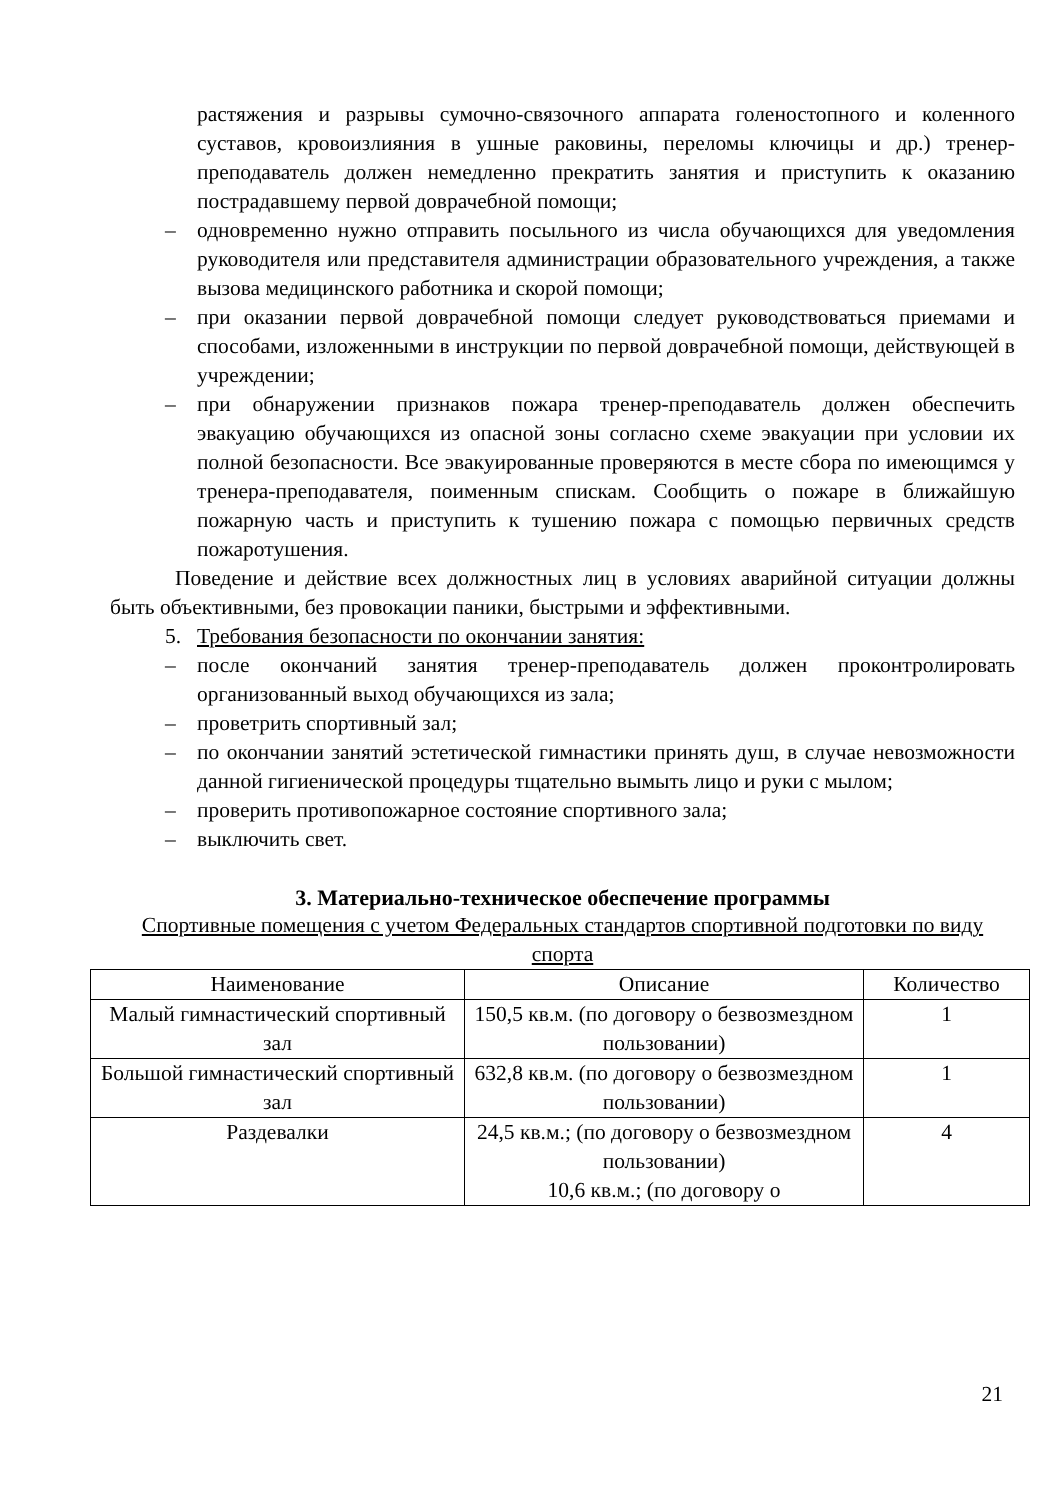растяжения и разрывы сумочно-связочного аппарата голеностопного и коленного суставов, кровоизлияния в ушные раковины, переломы ключицы и др.) тренер-преподаватель должен немедленно прекратить занятия и приступить к оказанию пострадавшему первой доврачебной помощи;
– одновременно нужно отправить посыльного из числа обучающихся для уведомления руководителя или представителя администрации образовательного учреждения, а также вызова медицинского работника и скорой помощи;
– при оказании первой доврачебной помощи следует руководствоваться приемами и способами, изложенными в инструкции по первой доврачебной помощи, действующей в учреждении;
– при обнаружении признаков пожара тренер-преподаватель должен обеспечить эвакуацию обучающихся из опасной зоны согласно схеме эвакуации при условии их полной безопасности. Все эвакуированные проверяются в месте сбора по имеющимся у тренера-преподавателя, поименным спискам. Сообщить о пожаре в ближайшую пожарную часть и приступить к тушению пожара с помощью первичных средств пожаротушения.
Поведение и действие всех должностных лиц в условиях аварийной ситуации должны быть объективными, без провокации паники, быстрыми и эффективными.
5. Требования безопасности по окончании занятия:
– после окончаний занятия тренер-преподаватель должен проконтролировать организованный выход обучающихся из зала;
– проветрить спортивный зал;
– по окончании занятий эстетической гимнастики принять душ, в случае невозможности данной гигиенической процедуры тщательно вымыть лицо и руки с мылом;
– проверить противопожарное состояние спортивного зала;
– выключить свет.
3. Материально-техническое обеспечение программы
Спортивные помещения с учетом Федеральных стандартов спортивной подготовки по виду спорта
| Наименование | Описание | Количество |
| --- | --- | --- |
| Малый гимнастический спортивный зал | 150,5 кв.м. (по договору о безвозмездном пользовании) | 1 |
| Большой гимнастический спортивный зал | 632,8 кв.м. (по договору о безвозмездном пользовании) | 1 |
| Раздевалки | 24,5 кв.м.; (по договору о безвозмездном пользовании) 10,6 кв.м.; (по договору о | 4 |
21